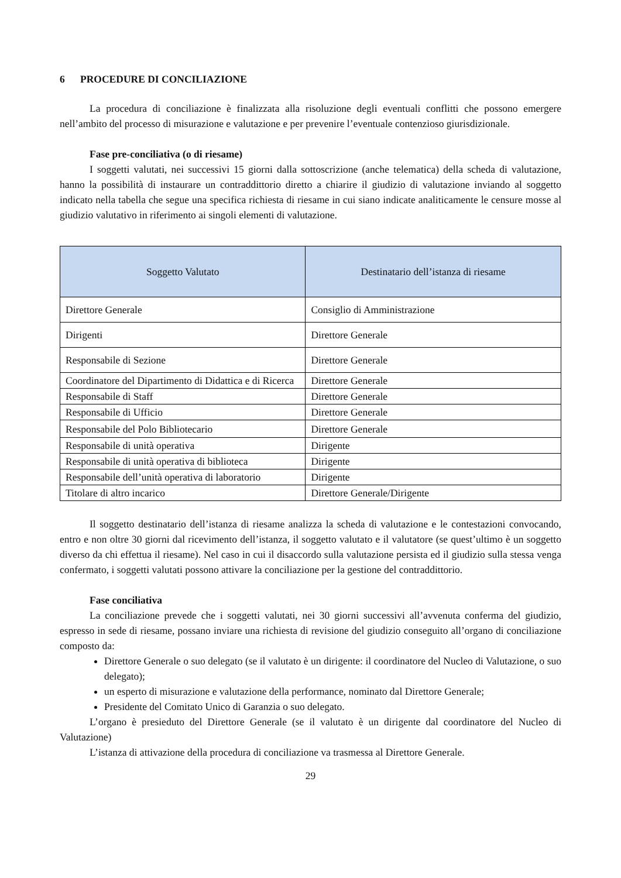6 PROCEDURE DI CONCILIAZIONE
La procedura di conciliazione è finalizzata alla risoluzione degli eventuali conflitti che possono emergere nell’ambito del processo di misurazione e valutazione e per prevenire l’eventuale contenzioso giurisdizionale.
Fase pre-conciliativa (o di riesame)
I soggetti valutati, nei successivi 15 giorni dalla sottoscrizione (anche telematica) della scheda di valutazione, hanno la possibilità di instaurare un contraddittorio diretto a chiarire il giudizio di valutazione inviando al soggetto indicato nella tabella che segue una specifica richiesta di riesame in cui siano indicate analiticamente le censure mosse al giudizio valutativo in riferimento ai singoli elementi di valutazione.
| Soggetto Valutato | Destinatario dell’istanza di riesame |
| --- | --- |
| Direttore Generale | Consiglio di Amministrazione |
| Dirigenti | Direttore Generale |
| Responsabile di Sezione | Direttore Generale |
| Coordinatore del Dipartimento di Didattica e di Ricerca | Direttore Generale |
| Responsabile di Staff | Direttore Generale |
| Responsabile di Ufficio | Direttore Generale |
| Responsabile del Polo Bibliotecario | Direttore Generale |
| Responsabile di unità operativa | Dirigente |
| Responsabile di unità operativa di biblioteca | Dirigente |
| Responsabile dell’unità operativa di laboratorio | Dirigente |
| Titolare di altro incarico | Direttore Generale/Dirigente |
Il soggetto destinatario dell’istanza di riesame analizza la scheda di valutazione e le contestazioni convocando, entro e non oltre 30 giorni dal ricevimento dell’istanza, il soggetto valutato e il valutatore (se quest’ultimo è un soggetto diverso da chi effettua il riesame). Nel caso in cui il disaccordo sulla valutazione persista ed il giudizio sulla stessa venga confermato, i soggetti valutati possono attivare la conciliazione per la gestione del contraddittorio.
Fase conciliativa
La conciliazione prevede che i soggetti valutati, nei 30 giorni successivi all’avvenuta conferma del giudizio, espresso in sede di riesame, possano inviare una richiesta di revisione del giudizio conseguito all’organo di conciliazione composto da:
Direttore Generale o suo delegato (se il valutato è un dirigente: il coordinatore del Nucleo di Valutazione, o suo delegato);
un esperto di misurazione e valutazione della performance, nominato dal Direttore Generale;
Presidente del Comitato Unico di Garanzia o suo delegato.
L’organo è presieduto del Direttore Generale (se il valutato è un dirigente dal coordinatore del Nucleo di Valutazione)
L’istanza di attivazione della procedura di conciliazione va trasmessa al Direttore Generale.
29